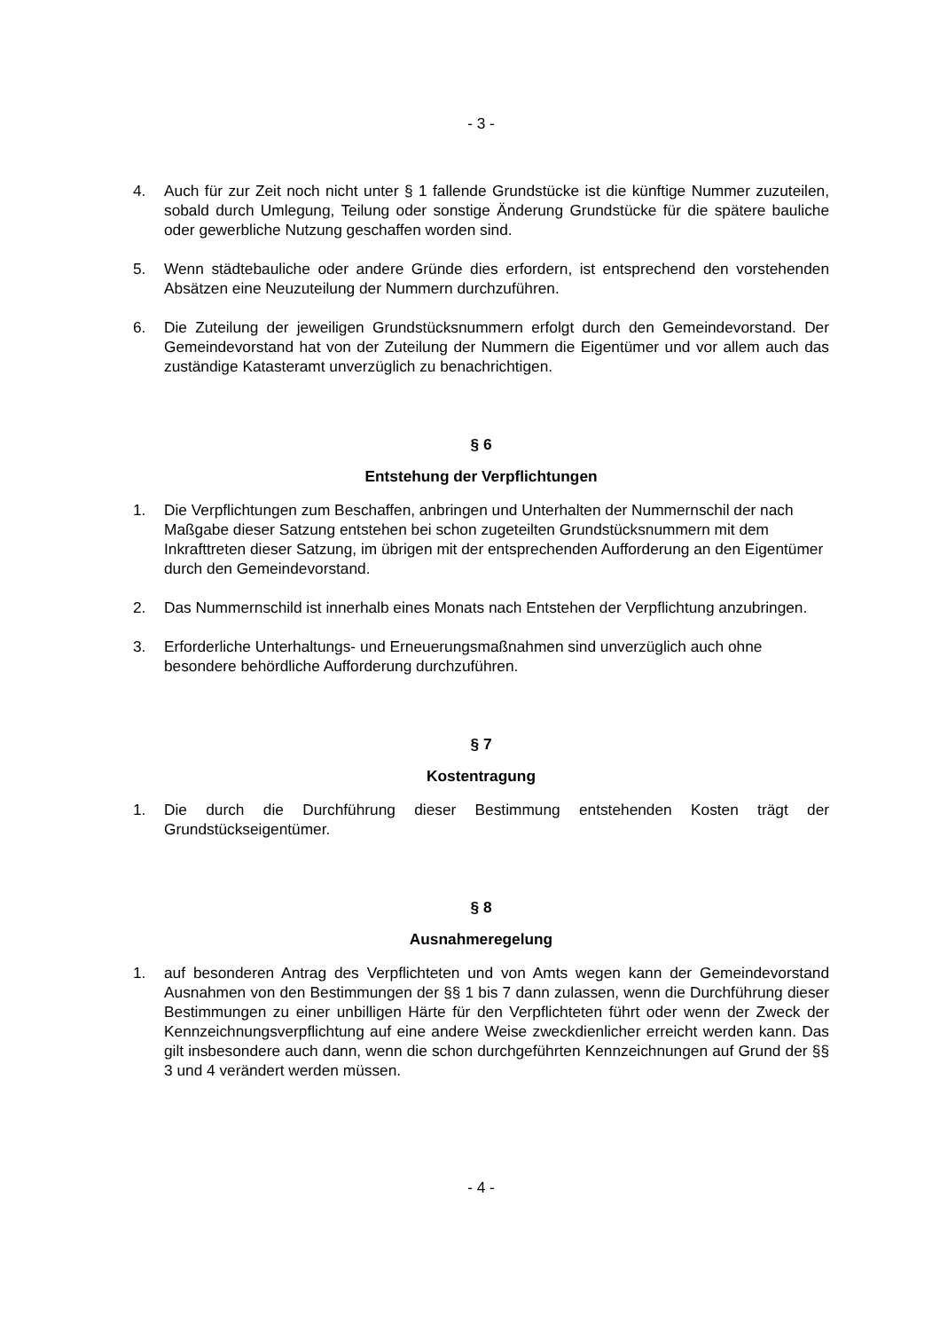- 3 -
4. Auch für zur Zeit noch nicht unter § 1 fallende Grundstücke ist die künftige Nummer zuzuteilen, sobald durch Umlegung, Teilung oder sonstige Änderung Grundstücke für die spätere bauliche oder gewerbliche Nutzung geschaffen worden sind.
5. Wenn städtebauliche oder andere Gründe dies erfordern, ist entsprechend den vorstehenden Absätzen eine Neuzuteilung der Nummern durchzuführen.
6. Die Zuteilung der jeweiligen Grundstücksnummern erfolgt durch den Gemeindevorstand. Der Gemeindevorstand hat von der Zuteilung der Nummern die Eigentümer und vor allem auch das zuständige Katasteramt unverzüglich zu benachrichtigen.
§ 6
Entstehung der Verpflichtungen
1. Die Verpflichtungen zum Beschaffen, anbringen und Unterhalten der Nummernschil der nach Maßgabe dieser Satzung entstehen bei schon zugeteilten Grundstücksnummern mit dem Inkrafttreten dieser Satzung, im übrigen mit der entsprechenden Aufforderung an den Eigentümer durch den Gemeindevorstand.
2. Das Nummernschild ist innerhalb eines Monats nach Entstehen der Verpflichtung anzubringen.
3. Erforderliche Unterhaltungs- und Erneuerungsmaßnahmen sind unverzüglich auch ohne besondere behördliche Aufforderung durchzuführen.
§ 7
Kostentragung
1. Die durch die Durchführung dieser Bestimmung entstehenden Kosten trägt der Grundstückseigentümer.
§ 8
Ausnahmeregelung
1. auf besonderen Antrag des Verpflichteten und von Amts wegen kann der Gemeindevorstand Ausnahmen von den Bestimmungen der §§ 1 bis 7 dann zulassen, wenn die Durchführung dieser Bestimmungen zu einer unbilligen Härte für den Verpflichteten führt oder wenn der Zweck der Kennzeichnungsverpflichtung auf eine andere Weise zweckdienlicher erreicht werden kann. Das gilt insbesondere auch dann, wenn die schon durchgeführten Kennzeichnungen auf Grund der §§ 3 und 4 verändert werden müssen.
- 4 -